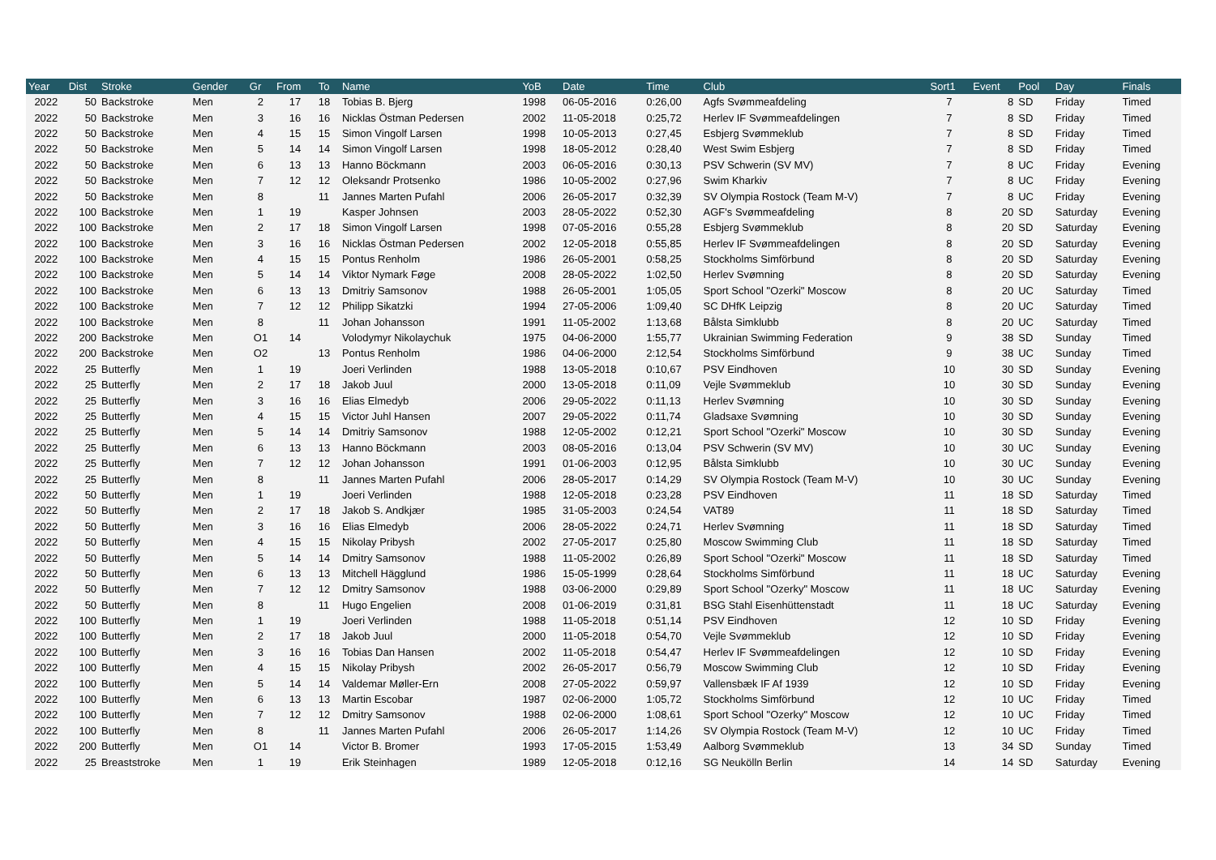| Year | Dist | Stroke | Gender | Gr | From | To | Name | YoB | Date | Time | Club | Sort1 | Event | Pool | Day | Finals |
| --- | --- | --- | --- | --- | --- | --- | --- | --- | --- | --- | --- | --- | --- | --- | --- | --- |
| 2022 | 50 | Backstroke | Men | 2 | 17 | 18 | Tobias B. Bjerg | 1998 | 06-05-2016 | 0:26,00 | Agfs Svømmeafdeling | 7 | 8 | SD | Friday | Timed |
| 2022 | 50 | Backstroke | Men | 3 | 16 | 16 | Nicklas Östman Pedersen | 2002 | 11-05-2018 | 0:25,72 | Herlev IF Svømmeafdelingen | 7 | 8 | SD | Friday | Timed |
| 2022 | 50 | Backstroke | Men | 4 | 15 | 15 | Simon Vingolf Larsen | 1998 | 10-05-2013 | 0:27,45 | Esbjerg Svømmeklub | 7 | 8 | SD | Friday | Timed |
| 2022 | 50 | Backstroke | Men | 5 | 14 | 14 | Simon Vingolf Larsen | 1998 | 18-05-2012 | 0:28,40 | West Swim Esbjerg | 7 | 8 | SD | Friday | Timed |
| 2022 | 50 | Backstroke | Men | 6 | 13 | 13 | Hanno Böckmann | 2003 | 06-05-2016 | 0:30,13 | PSV Schwerin (SV MV) | 7 | 8 | UC | Friday | Evening |
| 2022 | 50 | Backstroke | Men | 7 | 12 | 12 | Oleksandr Protsenko | 1986 | 10-05-2002 | 0:27,96 | Swim Kharkiv | 7 | 8 | UC | Friday | Evening |
| 2022 | 50 | Backstroke | Men | 8 | | 11 | Jannes Marten Pufahl | 2006 | 26-05-2017 | 0:32,39 | SV Olympia Rostock (Team M-V) | 7 | 8 | UC | Friday | Evening |
| 2022 | 100 | Backstroke | Men | 1 | 19 | | Kasper Johnsen | 2003 | 28-05-2022 | 0:52,30 | AGF's Svømmeafdeling | 8 | 20 | SD | Saturday | Evening |
| 2022 | 100 | Backstroke | Men | 2 | 17 | 18 | Simon Vingolf Larsen | 1998 | 07-05-2016 | 0:55,28 | Esbjerg Svømmeklub | 8 | 20 | SD | Saturday | Evening |
| 2022 | 100 | Backstroke | Men | 3 | 16 | 16 | Nicklas Östman Pedersen | 2002 | 12-05-2018 | 0:55,85 | Herlev IF Svømmeafdelingen | 8 | 20 | SD | Saturday | Evening |
| 2022 | 100 | Backstroke | Men | 4 | 15 | 15 | Pontus Renholm | 1986 | 26-05-2001 | 0:58,25 | Stockholms Simförbund | 8 | 20 | SD | Saturday | Evening |
| 2022 | 100 | Backstroke | Men | 5 | 14 | 14 | Viktor Nymark Føge | 2008 | 28-05-2022 | 1:02,50 | Herlev Svømning | 8 | 20 | SD | Saturday | Evening |
| 2022 | 100 | Backstroke | Men | 6 | 13 | 13 | Dmitriy Samsonov | 1988 | 26-05-2001 | 1:05,05 | Sport School "Ozerki" Moscow | 8 | 20 | UC | Saturday | Timed |
| 2022 | 100 | Backstroke | Men | 7 | 12 | 12 | Philipp Sikatzki | 1994 | 27-05-2006 | 1:09,40 | SC DHfK Leipzig | 8 | 20 | UC | Saturday | Timed |
| 2022 | 100 | Backstroke | Men | 8 | | 11 | Johan Johansson | 1991 | 11-05-2002 | 1:13,68 | Bålsta Simklubb | 8 | 20 | UC | Saturday | Timed |
| 2022 | 200 | Backstroke | Men | O1 | 14 | | Volodymyr Nikolaychuk | 1975 | 04-06-2000 | 1:55,77 | Ukrainian Swimming Federation | 9 | 38 | SD | Sunday | Timed |
| 2022 | 200 | Backstroke | Men | O2 | | 13 | Pontus Renholm | 1986 | 04-06-2000 | 2:12,54 | Stockholms Simförbund | 9 | 38 | UC | Sunday | Timed |
| 2022 | 25 | Butterfly | Men | 1 | 19 | | Joeri Verlinden | 1988 | 13-05-2018 | 0:10,67 | PSV Eindhoven | 10 | 30 | SD | Sunday | Evening |
| 2022 | 25 | Butterfly | Men | 2 | 17 | 18 | Jakob Juul | 2000 | 13-05-2018 | 0:11,09 | Vejle Svømmeklub | 10 | 30 | SD | Sunday | Evening |
| 2022 | 25 | Butterfly | Men | 3 | 16 | 16 | Elias Elmedyb | 2006 | 29-05-2022 | 0:11,13 | Herlev Svømning | 10 | 30 | SD | Sunday | Evening |
| 2022 | 25 | Butterfly | Men | 4 | 15 | 15 | Victor Juhl Hansen | 2007 | 29-05-2022 | 0:11,74 | Gladsaxe Svømning | 10 | 30 | SD | Sunday | Evening |
| 2022 | 25 | Butterfly | Men | 5 | 14 | 14 | Dmitriy Samsonov | 1988 | 12-05-2002 | 0:12,21 | Sport School "Ozerki" Moscow | 10 | 30 | SD | Sunday | Evening |
| 2022 | 25 | Butterfly | Men | 6 | 13 | 13 | Hanno Böckmann | 2003 | 08-05-2016 | 0:13,04 | PSV Schwerin (SV MV) | 10 | 30 | UC | Sunday | Evening |
| 2022 | 25 | Butterfly | Men | 7 | 12 | 12 | Johan Johansson | 1991 | 01-06-2003 | 0:12,95 | Bålsta Simklubb | 10 | 30 | UC | Sunday | Evening |
| 2022 | 25 | Butterfly | Men | 8 | | 11 | Jannes Marten Pufahl | 2006 | 28-05-2017 | 0:14,29 | SV Olympia Rostock (Team M-V) | 10 | 30 | UC | Sunday | Evening |
| 2022 | 50 | Butterfly | Men | 1 | 19 | | Joeri Verlinden | 1988 | 12-05-2018 | 0:23,28 | PSV Eindhoven | 11 | 18 | SD | Saturday | Timed |
| 2022 | 50 | Butterfly | Men | 2 | 17 | 18 | Jakob S. Andkjær | 1985 | 31-05-2003 | 0:24,54 | VAT89 | 11 | 18 | SD | Saturday | Timed |
| 2022 | 50 | Butterfly | Men | 3 | 16 | 16 | Elias Elmedyb | 2006 | 28-05-2022 | 0:24,71 | Herlev Svømning | 11 | 18 | SD | Saturday | Timed |
| 2022 | 50 | Butterfly | Men | 4 | 15 | 15 | Nikolay Pribysh | 2002 | 27-05-2017 | 0:25,80 | Moscow Swimming Club | 11 | 18 | SD | Saturday | Timed |
| 2022 | 50 | Butterfly | Men | 5 | 14 | 14 | Dmitry Samsonov | 1988 | 11-05-2002 | 0:26,89 | Sport School "Ozerki" Moscow | 11 | 18 | SD | Saturday | Timed |
| 2022 | 50 | Butterfly | Men | 6 | 13 | 13 | Mitchell Hägglund | 1986 | 15-05-1999 | 0:28,64 | Stockholms Simförbund | 11 | 18 | UC | Saturday | Evening |
| 2022 | 50 | Butterfly | Men | 7 | 12 | 12 | Dmitry Samsonov | 1988 | 03-06-2000 | 0:29,89 | Sport School "Ozerky" Moscow | 11 | 18 | UC | Saturday | Evening |
| 2022 | 50 | Butterfly | Men | 8 | | 11 | Hugo Engelien | 2008 | 01-06-2019 | 0:31,81 | BSG Stahl Eisenhüttenstadt | 11 | 18 | UC | Saturday | Evening |
| 2022 | 100 | Butterfly | Men | 1 | 19 | | Joeri Verlinden | 1988 | 11-05-2018 | 0:51,14 | PSV Eindhoven | 12 | 10 | SD | Friday | Evening |
| 2022 | 100 | Butterfly | Men | 2 | 17 | 18 | Jakob Juul | 2000 | 11-05-2018 | 0:54,70 | Vejle Svømmeklub | 12 | 10 | SD | Friday | Evening |
| 2022 | 100 | Butterfly | Men | 3 | 16 | 16 | Tobias Dan Hansen | 2002 | 11-05-2018 | 0:54,47 | Herlev IF Svømmeafdelingen | 12 | 10 | SD | Friday | Evening |
| 2022 | 100 | Butterfly | Men | 4 | 15 | 15 | Nikolay Pribysh | 2002 | 26-05-2017 | 0:56,79 | Moscow Swimming Club | 12 | 10 | SD | Friday | Evening |
| 2022 | 100 | Butterfly | Men | 5 | 14 | 14 | Valdemar Møller-Ern | 2008 | 27-05-2022 | 0:59,97 | Vallensbæk IF Af 1939 | 12 | 10 | SD | Friday | Evening |
| 2022 | 100 | Butterfly | Men | 6 | 13 | 13 | Martin Escobar | 1987 | 02-06-2000 | 1:05,72 | Stockholms Simförbund | 12 | 10 | UC | Friday | Timed |
| 2022 | 100 | Butterfly | Men | 7 | 12 | 12 | Dmitry Samsonov | 1988 | 02-06-2000 | 1:08,61 | Sport School "Ozerky" Moscow | 12 | 10 | UC | Friday | Timed |
| 2022 | 100 | Butterfly | Men | 8 | | 11 | Jannes Marten Pufahl | 2006 | 26-05-2017 | 1:14,26 | SV Olympia Rostock (Team M-V) | 12 | 10 | UC | Friday | Timed |
| 2022 | 200 | Butterfly | Men | O1 | 14 | | Victor B. Bromer | 1993 | 17-05-2015 | 1:53,49 | Aalborg Svømmeklub | 13 | 34 | SD | Sunday | Timed |
| 2022 | 25 | Breaststroke | Men | 1 | 19 | | Erik Steinhagen | 1989 | 12-05-2018 | 0:12,16 | SG Neukölln Berlin | 14 | 14 | SD | Saturday | Evening |